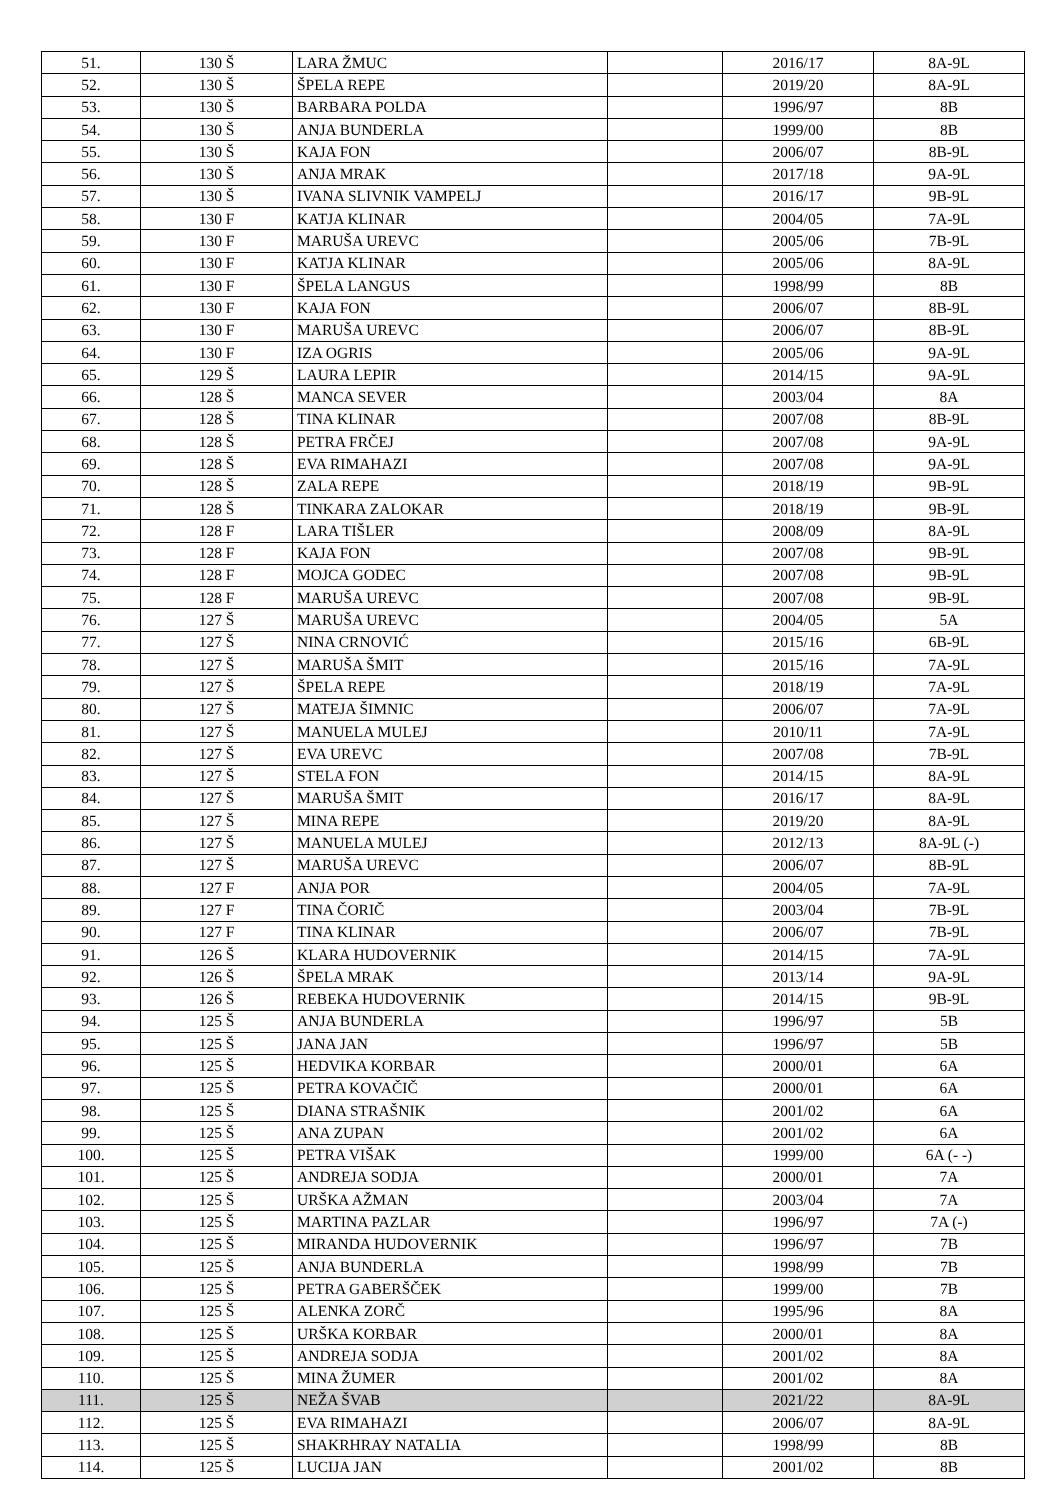| 51. | 130 Š | LARA ŽMUC | | 2016/17 | 8A-9L |
| 52. | 130 Š | ŠPELA REPE | | 2019/20 | 8A-9L |
| 53. | 130 Š | BARBARA POLDA | | 1996/97 | 8B |
| 54. | 130 Š | ANJA BUNDERLA | | 1999/00 | 8B |
| 55. | 130 Š | KAJA FON | | 2006/07 | 8B-9L |
| 56. | 130 Š | ANJA MRAK | | 2017/18 | 9A-9L |
| 57. | 130 Š | IVANA SLIVNIK VAMPELJ | | 2016/17 | 9B-9L |
| 58. | 130 F | KATJA KLINAR | | 2004/05 | 7A-9L |
| 59. | 130 F | MARUŠA UREVC | | 2005/06 | 7B-9L |
| 60. | 130 F | KATJA KLINAR | | 2005/06 | 8A-9L |
| 61. | 130 F | ŠPELA LANGUS | | 1998/99 | 8B |
| 62. | 130 F | KAJA FON | | 2006/07 | 8B-9L |
| 63. | 130 F | MARUŠA UREVC | | 2006/07 | 8B-9L |
| 64. | 130 F | IZA OGRIS | | 2005/06 | 9A-9L |
| 65. | 129 Š | LAURA LEPIR | | 2014/15 | 9A-9L |
| 66. | 128 Š | MANCA SEVER | | 2003/04 | 8A |
| 67. | 128 Š | TINA KLINAR | | 2007/08 | 8B-9L |
| 68. | 128 Š | PETRA FRČEJ | | 2007/08 | 9A-9L |
| 69. | 128 Š | EVA RIMAHAZI | | 2007/08 | 9A-9L |
| 70. | 128 Š | ZALA REPE | | 2018/19 | 9B-9L |
| 71. | 128 Š | TINKARA ZALOKAR | | 2018/19 | 9B-9L |
| 72. | 128 F | LARA TIŠLER | | 2008/09 | 8A-9L |
| 73. | 128 F | KAJA FON | | 2007/08 | 9B-9L |
| 74. | 128 F | MOJCA GODEC | | 2007/08 | 9B-9L |
| 75. | 128 F | MARUŠA UREVC | | 2007/08 | 9B-9L |
| 76. | 127 Š | MARUŠA UREVC | | 2004/05 | 5A |
| 77. | 127 Š | NINA CRNOVIĆ | | 2015/16 | 6B-9L |
| 78. | 127 Š | MARUŠA ŠMIT | | 2015/16 | 7A-9L |
| 79. | 127 Š | ŠPELA REPE | | 2018/19 | 7A-9L |
| 80. | 127 Š | MATEJA ŠIMNIC | | 2006/07 | 7A-9L |
| 81. | 127 Š | MANUELA MULEJ | | 2010/11 | 7A-9L |
| 82. | 127 Š | EVA UREVC | | 2007/08 | 7B-9L |
| 83. | 127 Š | STELA FON | | 2014/15 | 8A-9L |
| 84. | 127 Š | MARUŠA ŠMIT | | 2016/17 | 8A-9L |
| 85. | 127 Š | MINA REPE | | 2019/20 | 8A-9L |
| 86. | 127 Š | MANUELA MULEJ | | 2012/13 | 8A-9L (-) |
| 87. | 127 Š | MARUŠA UREVC | | 2006/07 | 8B-9L |
| 88. | 127 F | ANJA POR | | 2004/05 | 7A-9L |
| 89. | 127 F | TINA ČORIČ | | 2003/04 | 7B-9L |
| 90. | 127 F | TINA KLINAR | | 2006/07 | 7B-9L |
| 91. | 126 Š | KLARA HUDOVERNIK | | 2014/15 | 7A-9L |
| 92. | 126 Š | ŠPELA MRAK | | 2013/14 | 9A-9L |
| 93. | 126 Š | REBEKA HUDOVERNIK | | 2014/15 | 9B-9L |
| 94. | 125 Š | ANJA BUNDERLA | | 1996/97 | 5B |
| 95. | 125 Š | JANA JAN | | 1996/97 | 5B |
| 96. | 125 Š | HEDVIKA KORBAR | | 2000/01 | 6A |
| 97. | 125 Š | PETRA KOVAČIČ | | 2000/01 | 6A |
| 98. | 125 Š | DIANA STRAŠNIK | | 2001/02 | 6A |
| 99. | 125 Š | ANA ZUPAN | | 2001/02 | 6A |
| 100. | 125 Š | PETRA VIŠAK | | 1999/00 | 6A (- -) |
| 101. | 125 Š | ANDREJA SODJA | | 2000/01 | 7A |
| 102. | 125 Š | URŠKA AŽMAN | | 2003/04 | 7A |
| 103. | 125 Š | MARTINA PAZLAR | | 1996/97 | 7A (-) |
| 104. | 125 Š | MIRANDA HUDOVERNIK | | 1996/97 | 7B |
| 105. | 125 Š | ANJA BUNDERLA | | 1998/99 | 7B |
| 106. | 125 Š | PETRA GABERŠČEK | | 1999/00 | 7B |
| 107. | 125 Š | ALENKA ZORČ | | 1995/96 | 8A |
| 108. | 125 Š | URŠKA KORBAR | | 2000/01 | 8A |
| 109. | 125 Š | ANDREJA SODJA | | 2001/02 | 8A |
| 110. | 125 Š | MINA ŽUMER | | 2001/02 | 8A |
| 111. | 125 Š | NEŽA ŠVAB | | 2021/22 | 8A-9L |
| 112. | 125 Š | EVA RIMAHAZI | | 2006/07 | 8A-9L |
| 113. | 125 Š | SHAKRHRAY NATALIA | | 1998/99 | 8B |
| 114. | 125 Š | LUCIJA JAN | | 2001/02 | 8B |